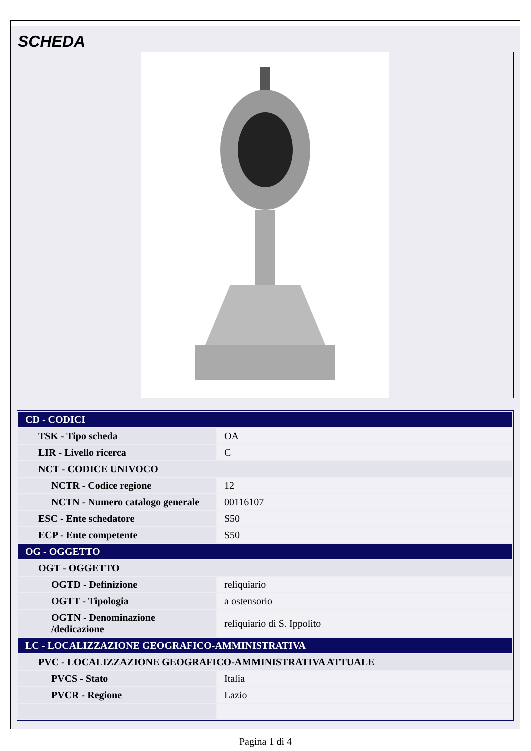SCHEDA
| CD - CODICI | |
| TSK - Tipo scheda | OA |
| LIR - Livello ricerca | C |
| NCT - CODICE UNIVOCO | |
| NCTR - Codice regione | 12 |
| NCTN - Numero catalogo generale | 00116107 |
| ESC - Ente schedatore | S50 |
| ECP - Ente competente | S50 |
| OG - OGGETTO | |
| OGT - OGGETTO | |
| OGTD - Definizione | reliquiario |
| OGTT - Tipologia | a ostensorio |
| OGTN - Denominazione /dedicazione | reliquiario di S. Ippolito |
| LC - LOCALIZZAZIONE GEOGRAFICO-AMMINISTRATIVA | |
| PVC - LOCALIZZAZIONE GEOGRAFICO-AMMINISTRATIVA ATTUALE | |
| PVCS - Stato | Italia |
| PVCR - Regione | Lazio |
Pagina 1 di 4